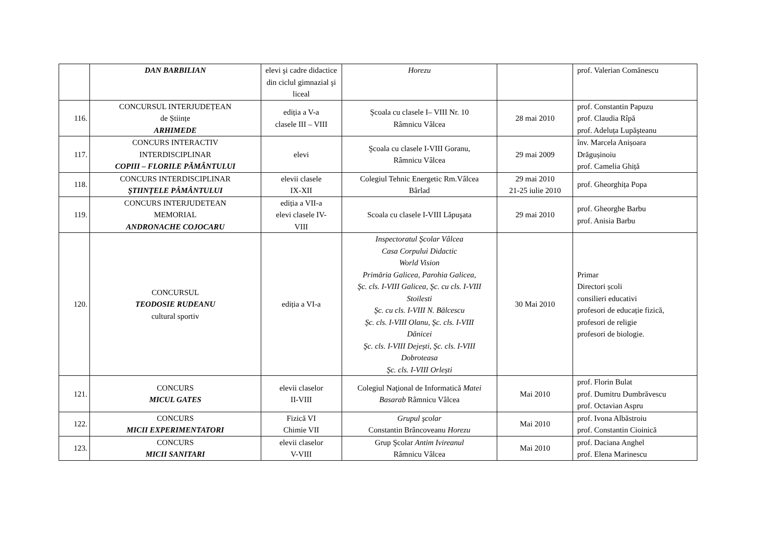| | DAN BARBILIAN | elevi şi cadre didactice din ciclul gimnazial şi liceal | Horezu | | prof. Valerian Comănescu |
| 116. | CONCURSUL INTERJUDEȚEAN de Științe ARHIMEDE | ediția a V-a clasele III – VIII | Şcoala cu clasele I– VIII Nr. 10 Râmnicu Vâlcea | 28 mai 2010 | prof. Constantin Papuzu prof. Claudia Rîpă prof. Adeluța Lupăşteanu |
| 117. | CONCURS INTERACTIV INTERDISCIPLINAR COPIII – FLORILE PĂMÂNTULUI | elevi | Şcoala cu clasele I-VIII Goranu, Râmnicu Vâlcea | 29 mai 2009 | înv. Marcela Anișoara Drăgușinoiu prof. Camelia Ghiță |
| 118. | CONCURS INTERDISCIPLINAR ŞTIINŢELE PÂMÂNTULUI | elevii clasele IX-XII | Colegiul Tehnic Energetic Rm.Vâlcea Bârlad | 29 mai 2010 21-25 iulie 2010 | prof. Gheorghița Popa |
| 119. | CONCURS INTERJUDETEAN MEMORIAL ANDRONACHE COJOCARU | ediția a VII-a elevi clasele IV- VIII | Scoala cu clasele I-VIII Lăpuşata | 29 mai 2010 | prof. Gheorghe Barbu prof. Anisia Barbu |
| 120. | CONCURSUL TEODOSIE RUDEANU cultural sportiv | ediția a VI-a | Inspectoratul Şcolar Vâlcea Casa Corpului Didactic World Vision Primăria Galicea, Parohia Galicea, Şc. cls. I-VIII Galicea, Şc. cu cls. I-VIII Stoilesti Şc. cu cls. I-VIII N. Bălcescu Şc. cls. I-VIII Olanu, Şc. cls. I-VIII Dănicei Şc. cls. I-VIII Dejești, Şc. cls. I-VIII Dobroteasa Şc. cls. I-VIII Orlești | 30 Mai 2010 | Primar Directori școli consilieri educativi profesori de educație fizică, profesori de religie profesori de biologie. |
| 121. | CONCURS MICUL GATES | elevii claselor II-VIII | Colegiul Naţional de Informatică Matei Basarab Râmnicu Vâlcea | Mai 2010 | prof. Florin Bulat prof. Dumitru Dumbrăvescu prof. Octavian Aspru |
| 122. | CONCURS MICII EXPERIMENTATORI | Fizică VI Chimie VII | Grupul şcolar Constantin Brâncoveanu Horezu | Mai 2010 | prof. Ivona Albăstroiu prof. Constantin Cioinică |
| 123. | CONCURS MICII SANITARI | elevii claselor V-VIII | Grup Şcolar Antim Ivireanul Râmnicu Vâlcea | Mai 2010 | prof. Daciana Anghel prof. Elena Marinescu |